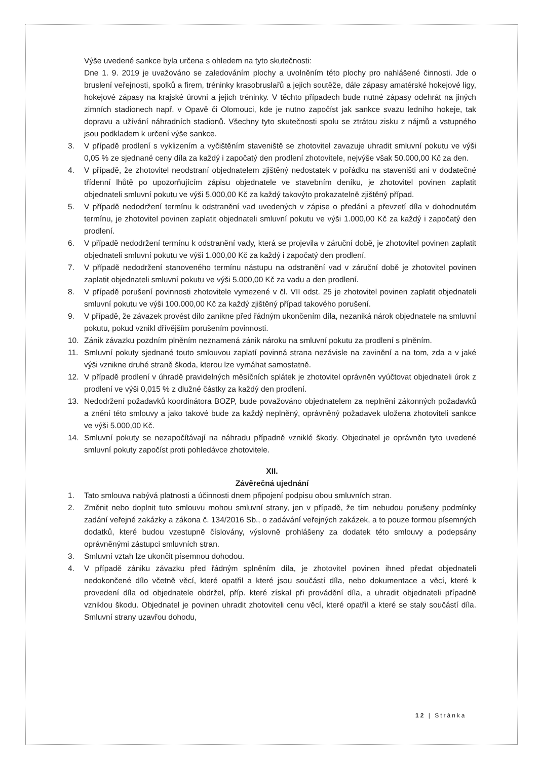Výše uvedené sankce byla určena s ohledem na tyto skutečnosti:
Dne 1. 9. 2019 je uvažováno se zaledováním plochy a uvolněním této plochy pro nahlášené činnosti. Jde o bruslení veřejnosti, spolků a firem, tréninky krasobruslařů a jejich soutěže, dále zápasy amatérské hokejové ligy, hokejové zápasy na krajské úrovni a jejich tréninky. V těchto případech bude nutné zápasy odehrát na jiných zimních stadionech např. v Opavě či Olomouci, kde je nutno započíst jak sankce svazu ledního hokeje, tak dopravu a užívání náhradních stadionů. Všechny tyto skutečnosti spolu se ztrátou zisku z nájmů a vstupného jsou podkladem k určení výše sankce.
3. V případě prodlení s vyklizením a vyčištěním staveniště se zhotovitel zavazuje uhradit smluvní pokutu ve výši 0,05 % ze sjednané ceny díla za každý i započatý den prodlení zhotovitele, nejvýše však 50.000,00 Kč za den.
4. V případě, že zhotovitel neodstraní objednatelem zjištěný nedostatek v pořádku na staveništi ani v dodatečné třídenní lhůtě po upozorňujícím zápisu objednatele ve stavebním deníku, je zhotovitel povinen zaplatit objednateli smluvní pokutu ve výši 5.000,00 Kč za každý takovýto prokazatelně zjištěný případ.
5. V případě nedodržení termínu k odstranění vad uvedených v zápise o předání a převzetí díla v dohodnutém termínu, je zhotovitel povinen zaplatit objednateli smluvní pokutu ve výši 1.000,00 Kč za každý i započatý den prodlení.
6. V případě nedodržení termínu k odstranění vady, která se projevila v záruční době, je zhotovitel povinen zaplatit objednateli smluvní pokutu ve výši 1.000,00 Kč za každý i započatý den prodlení.
7. V případě nedodržení stanoveného termínu nástupu na odstranění vad v záruční době je zhotovitel povinen zaplatit objednateli smluvní pokutu ve výši 5.000,00 Kč za vadu a den prodlení.
8. V případě porušení povinnosti zhotovitele vymezené v čl. VII odst. 25 je zhotovitel povinen zaplatit objednateli smluvní pokutu ve výši 100.000,00 Kč za každý zjištěný případ takového porušení.
9. V případě, že závazek provést dílo zanikne před řádným ukončením díla, nezaniká nárok objednatele na smluvní pokutu, pokud vznikl dřívějším porušením povinnosti.
10. Zánik závazku pozdním plněním neznamená zánik nároku na smluvní pokutu za prodlení s plněním.
11. Smluvní pokuty sjednané touto smlouvou zaplatí povinná strana nezávisle na zavinění a na tom, zda a v jaké výši vznikne druhé straně škoda, kterou lze vymáhat samostatně.
12. V případě prodlení v úhradě pravidelných měsíčních splátek je zhotovitel oprávněn vyúčtovat objednateli úrok z prodlení ve výši 0,015 % z dlužné částky za každý den prodlení.
13. Nedodržení požadavků koordinátora BOZP, bude považováno objednatelem za neplnění zákonných požadavků a znění této smlouvy a jako takové bude za každý neplněný, oprávněný požadavek uložena zhotoviteli sankce ve výši 5.000,00 Kč.
14. Smluvní pokuty se nezapočítávají na náhradu případně vzniklé škody. Objednatel je oprávněn tyto uvedené smluvní pokuty započíst proti pohledávce zhotovitele.
XII.
Závěrečná ujednání
1. Tato smlouva nabývá platnosti a účinnosti dnem připojení podpisu obou smluvních stran.
2. Změnit nebo doplnit tuto smlouvu mohou smluvní strany, jen v případě, že tím nebudou porušeny podmínky zadání veřejné zakázky a zákona č. 134/2016 Sb., o zadávání veřejných zakázek, a to pouze formou písemných dodatků, které budou vzestupně číslovány, výslovně prohlášeny za dodatek této smlouvy a podepsány oprávněnými zástupci smluvních stran.
3. Smluvní vztah lze ukončit písemnou dohodou.
4. V případě zániku závazku před řádným splněním díla, je zhotovitel povinen ihned předat objednateli nedokončené dílo včetně věcí, které opatřil a které jsou součástí díla, nebo dokumentace a věcí, které k provedení díla od objednatele obdržel, příp. které získal při provádění díla, a uhradit objednateli případně vzniklou škodu. Objednatel je povinen uhradit zhotoviteli cenu věcí, které opatřil a které se staly součástí díla. Smluvní strany uzavřou dohodu,
12 | Stránka